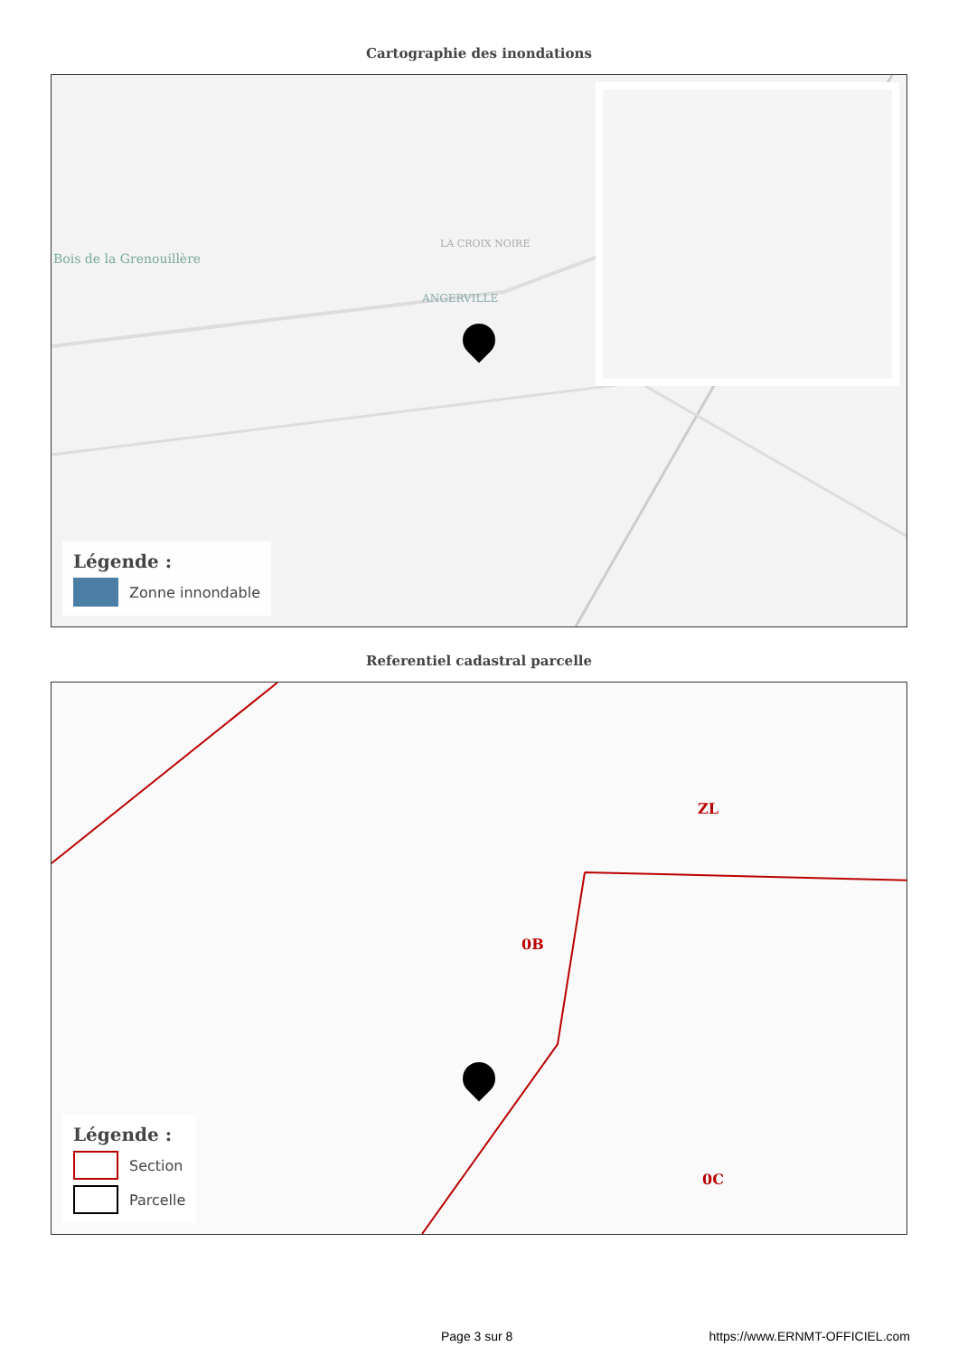Cartographie des inondations
Bois de la Grenouillère
LA CROIX NOIRE
ANGERVILLE
Légende :
Zonne innondable
Referentiel cadastral parcelle
0B
0C
ZL
Légende :
Section
Parcelle
Page 3 sur 8 https://www.ERNMT-OFFICIEL.com